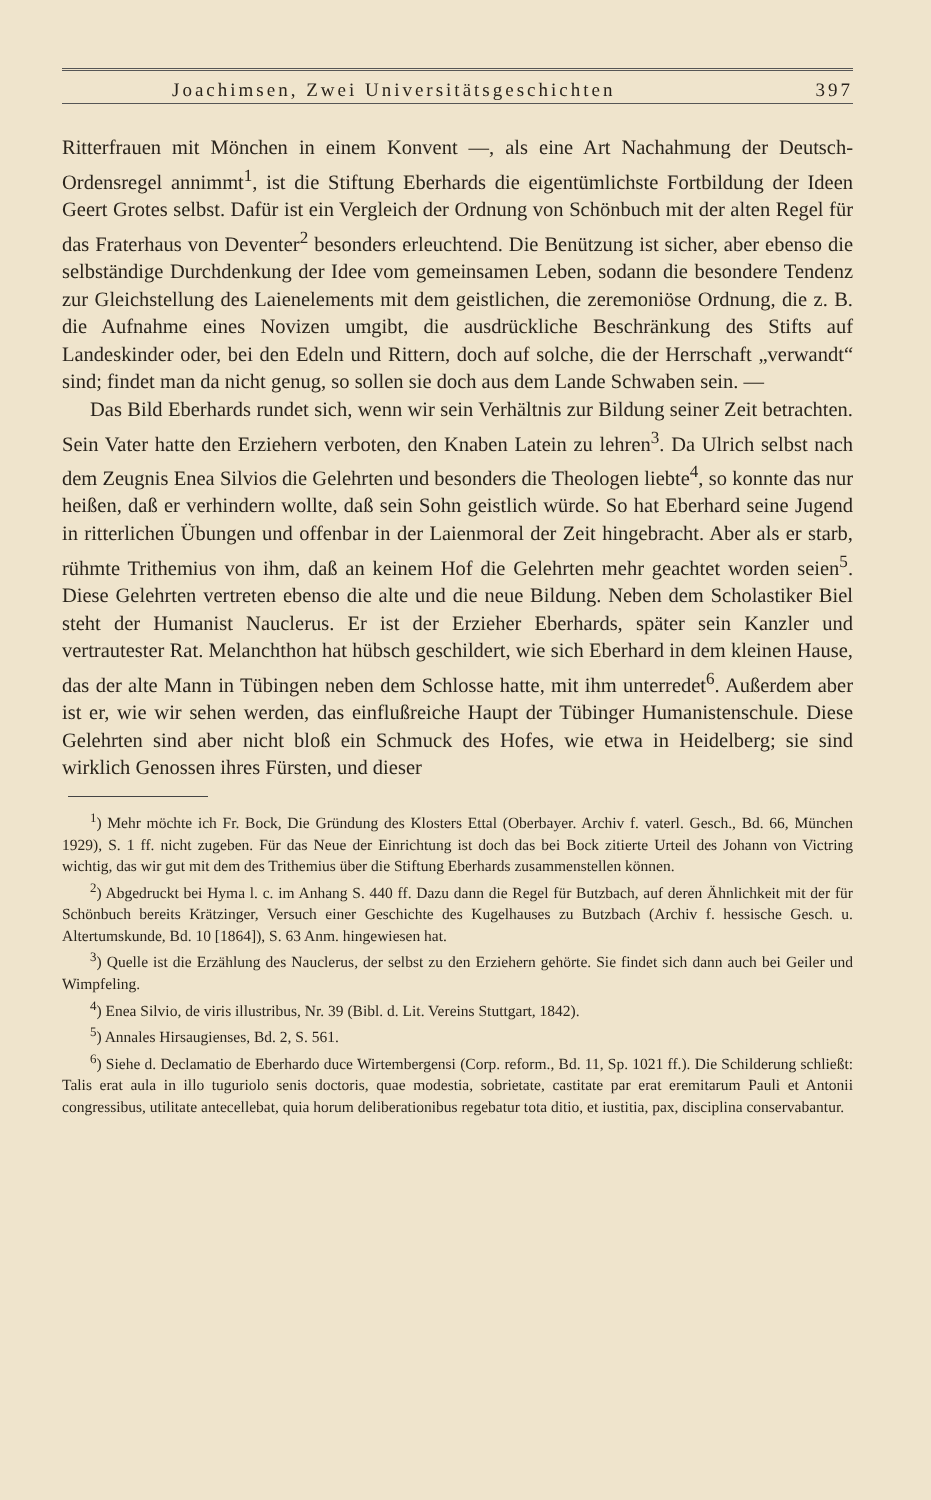Joachimsen, Zwei Universitätsgeschichten 397
Ritterfrauen mit Mönchen in einem Konvent —, als eine Art Nachahmung der Deutsch-Ordensregel annimmt<sup>1</sup>, ist die Stiftung Eberhards die eigentümlichste Fortbildung der Ideen Geert Grotes selbst. Dafür ist ein Vergleich der Ordnung von Schönbuch mit der alten Regel für das Fraterhaus von Deventer<sup>2</sup> besonders erleuchtend. Die Benützung ist sicher, aber ebenso die selbständige Durchdenkung der Idee vom gemeinsamen Leben, sodann die besondere Tendenz zur Gleichstellung des Laienelements mit dem geistlichen, die zeremoniöse Ordnung, die z. B. die Aufnahme eines Novizen umgibt, die ausdrückliche Beschränkung des Stifts auf Landeskinder oder, bei den Edeln und Rittern, doch auf solche, die der Herrschaft „verwandt“ sind; findet man da nicht genug, so sollen sie doch aus dem Lande Schwaben sein. —
Das Bild Eberhards rundet sich, wenn wir sein Verhältnis zur Bildung seiner Zeit betrachten. Sein Vater hatte den Erziehern verboten, den Knaben Latein zu lehren<sup>3</sup>. Da Ulrich selbst nach dem Zeugnis Enea Silvios die Gelehrten und besonders die Theologen liebte<sup>4</sup>, so konnte das nur heißen, daß er verhindern wollte, daß sein Sohn geistlich würde. So hat Eberhard seine Jugend in ritterlichen Übungen und offenbar in der Laienmoral der Zeit hingebracht. Aber als er starb, rühmte Trithemius von ihm, daß an keinem Hof die Gelehrten mehr geachtet worden seien<sup>5</sup>. Diese Gelehrten vertreten ebenso die alte und die neue Bildung. Neben dem Scholastiker Biel steht der Humanist Nauclerus. Er ist der Erzieher Eberhards, später sein Kanzler und vertrautester Rat. Melanchthon hat hübsch geschildert, wie sich Eberhard in dem kleinen Hause, das der alte Mann in Tübingen neben dem Schlosse hatte, mit ihm unterredet<sup>6</sup>. Außerdem aber ist er, wie wir sehen werden, das einflußreiche Haupt der Tübinger Humanistenschule. Diese Gelehrten sind aber nicht bloß ein Schmuck des Hofes, wie etwa in Heidelberg; sie sind wirklich Genossen ihres Fürsten, und dieser
<sup>1</sup>) Mehr möchte ich Fr. Bock, Die Gründung des Klosters Ettal (Oberbayer. Archiv f. vaterl. Gesch., Bd. 66, München 1929), S. 1 ff. nicht zugeben. Für das Neue der Einrichtung ist doch das bei Bock zitierte Urteil des Johann von Victring wichtig, das wir gut mit dem des Trithemius über die Stiftung Eberhards zusammenstellen können.
<sup>2</sup>) Abgedruckt bei Hyma l. c. im Anhang S. 440 ff. Dazu dann die Regel für Butzbach, auf deren Ähnlichkeit mit der für Schönbuch bereits Krätzinger, Versuch einer Geschichte des Kugelhauses zu Butzbach (Archiv f. hessische Gesch. u. Altertumskunde, Bd. 10 [1864]), S. 63 Anm. hingewiesen hat.
<sup>3</sup>) Quelle ist die Erzählung des Nauclerus, der selbst zu den Erziehern gehörte. Sie findet sich dann auch bei Geiler und Wimpfeling.
<sup>4</sup>) Enea Silvio, de viris illustribus, Nr. 39 (Bibl. d. Lit. Vereins Stuttgart, 1842).
<sup>5</sup>) Annales Hirsaugienses, Bd. 2, S. 561.
<sup>6</sup>) Siehe d. Declamatio de Eberhardo duce Wirtembergensi (Corp. reform., Bd. 11, Sp. 1021 ff.). Die Schilderung schließt: Talis erat aula in illo tuguriolo senis doctoris, quae modestia, sobrietate, castitate par erat eremitarum Pauli et Antonii congressibus, utilitate antecellebat, quia horum deliberationibus regebatur tota ditio, et iustitia, pax, disciplina conservabantur.